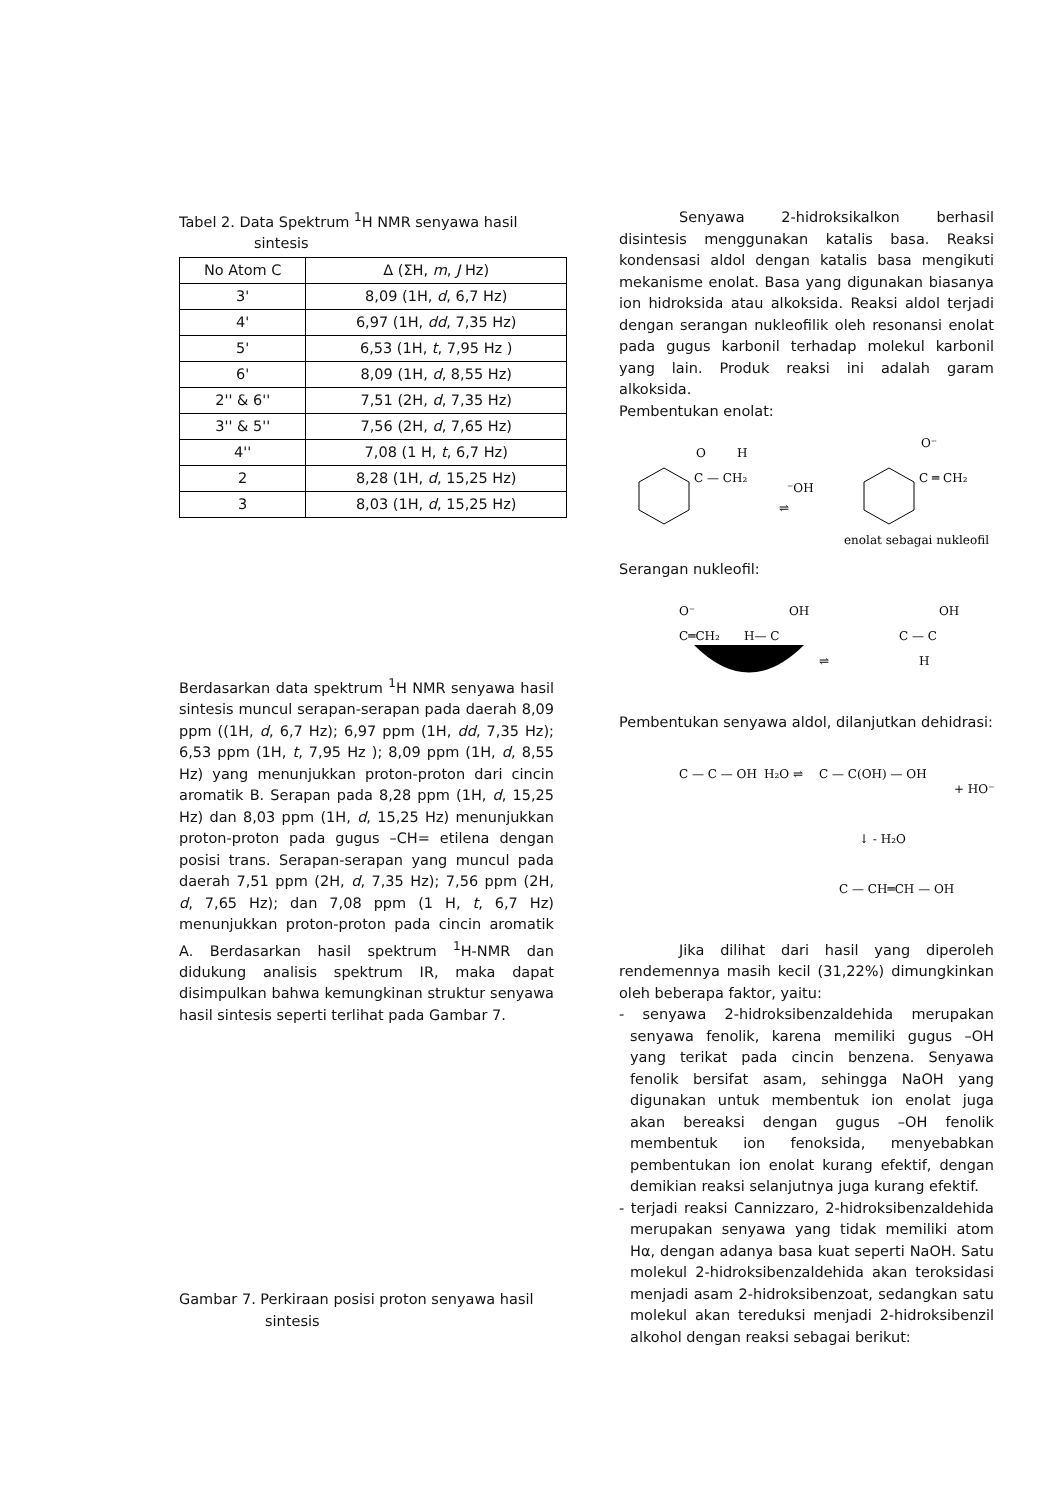Tabel 2. Data Spektrum <sup>1</sup>H NMR senyawa hasil
sintesis
| No Atom C | Δ (ΣH, m , J Hz) |
| --- | --- |
| 3' | 8,09 (1H, d , 6,7 Hz) |
| 4' | 6,97 (1H, dd , 7,35 Hz) |
| 5' | 6,53 (1H, t , 7,95 Hz ) |
| 6' | 8,09 (1H, d , 8,55 Hz) |
| 2'' & 6'' | 7,51 (2H, d , 7,35 Hz) |
| 3'' & 5'' | 7,56 (2H, d , 7,65 Hz) |
| 4'' | 7,08 (1 H, t , 6,7 Hz) |
| 2 | 8,28 (1H, d , 15,25 Hz) |
| 3 | 8,03 (1H, d , 15,25 Hz) |
Berdasarkan data spektrum <sup>1</sup>H NMR senyawa hasil sintesis muncul serapan-serapan pada daerah 8,09 ppm ((1H, d, 6,7 Hz); 6,97 ppm (1H, dd, 7,35 Hz); 6,53 ppm (1H, t, 7,95 Hz ); 8,09 ppm (1H, d, 8,55 Hz) yang menunjukkan proton-proton dari cincin aromatik B. Serapan pada 8,28 ppm (1H, d, 15,25 Hz) dan 8,03 ppm (1H, d, 15,25 Hz) menunjukkan proton-proton pada gugus –CH= etilena dengan posisi trans. Serapan-serapan yang muncul pada daerah 7,51 ppm (2H, d, 7,35 Hz); 7,56 ppm (2H, d, 7,65 Hz); dan 7,08 ppm (1 H, t, 6,7 Hz) menunjukkan proton-proton pada cincin aromatik A. Berdasarkan hasil spektrum <sup>1</sup>H-NMR dan didukung analisis spektrum IR, maka dapat disimpulkan bahwa kemungkinan struktur senyawa hasil sintesis seperti terlihat pada Gambar 7.
Gambar 7. Perkiraan posisi proton senyawa hasil
sintesis
Senyawa 2-hidroksikalkon berhasil disintesis menggunakan katalis basa. Reaksi kondensasi aldol dengan katalis basa mengikuti mekanisme enolat. Basa yang digunakan biasanya ion hidroksida atau alkoksida. Reaksi aldol terjadi dengan serangan nukleofilik oleh resonansi enolat pada gugus karbonil terhadap molekul karbonil yang lain. Produk reaksi ini adalah garam alkoksida.
Pembentukan enolat:
C — CH₂
O
H
⁻OH
⇌
C ═ CH₂
O⁻
enolat sebagai nukleofil
Serangan nukleofil:
C═CH₂
O⁻
H— C
OH
⇌
C — C
OH
H
Pembentukan senyawa aldol, dilanjutkan dehidrasi:
C — C — OH
H₂O ⇌
C — C(OH) — OH
+ HO⁻
↓ - H₂O
C — CH═CH — OH
Jika dilihat dari hasil yang diperoleh rendemennya masih kecil (31,22%) dimungkinkan oleh beberapa faktor, yaitu:
- senyawa 2-hidroksibenzaldehida merupakan senyawa fenolik, karena memiliki gugus –OH yang terikat pada cincin benzena. Senyawa fenolik bersifat asam, sehingga NaOH yang digunakan untuk membentuk ion enolat juga akan bereaksi dengan gugus –OH fenolik membentuk ion fenoksida, menyebabkan pembentukan ion enolat kurang efektif, dengan demikian reaksi selanjutnya juga kurang efektif.
- terjadi reaksi Cannizzaro, 2-hidroksibenzaldehida merupakan senyawa yang tidak memiliki atom Hα, dengan adanya basa kuat seperti NaOH. Satu molekul 2-hidroksibenzaldehida akan teroksidasi menjadi asam 2-hidroksibenzoat, sedangkan satu molekul akan tereduksi menjadi 2-hidroksibenzil alkohol dengan reaksi sebagai berikut: